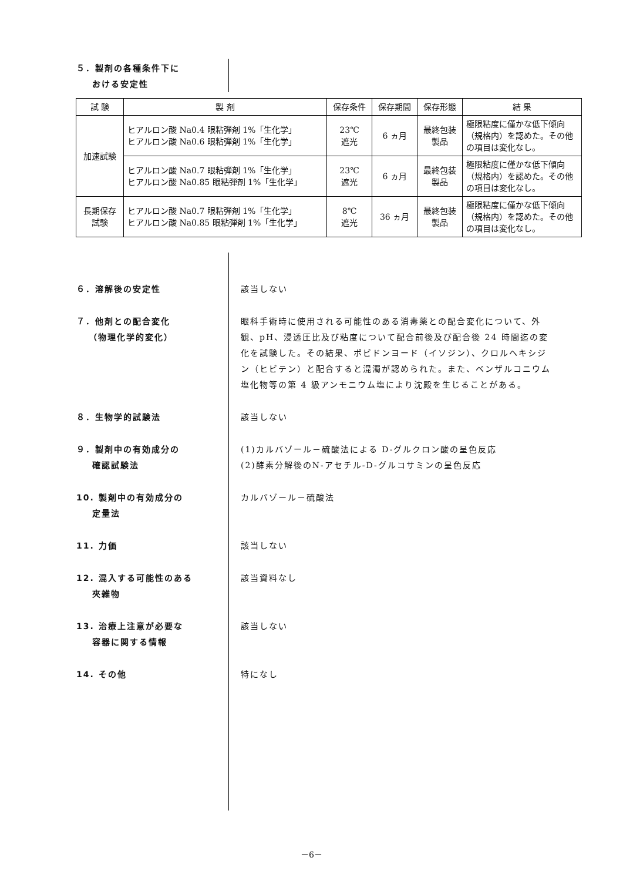５．製剤の各種条件下に
おける安定性
| 試 験 | 製 剤 | 保存条件 | 保存期間 | 保存形態 | 結 果 |
| --- | --- | --- | --- | --- | --- |
| 加速試験 | ヒアルロン酸 Na0.4 眼粘弾剤 1%「生化学」 ヒアルロン酸 Na0.6 眼粘弾剤 1%「生化学」 | 23℃ 遮光 | 6 ヵ月 | 最終包装 製品 | 極限粘度に僅かな低下傾向（規格内）を認めた。その他の項目は変化なし。 |
| | ヒアルロン酸 Na0.7 眼粘弾剤 1%「生化学」 ヒアルロン酸 Na0.85 眼粘弾剤 1%「生化学」 | 23℃ 遮光 | 6 ヵ月 | 最終包装 製品 | 極限粘度に僅かな低下傾向（規格内）を認めた。その他の項目は変化なし。 |
| 長期保存 試験 | ヒアルロン酸 Na0.7 眼粘弾剤 1%「生化学」 ヒアルロン酸 Na0.85 眼粘弾剤 1%「生化学」 | 8℃ 遮光 | 36 ヵ月 | 最終包装 製品 | 極限粘度に僅かな低下傾向（規格内）を認めた。その他の項目は変化なし。 |
６．溶解後の安定性 該当しない
７．他剤との配合変化
（物理化学的変化）
眼科手術時に使用される可能性のある消毒薬との配合変化について、外観、pH、浸透圧比及び粘度について配合前後及び配合後 24 時間迄の変化を試験した。その結果、ポビドンヨード（イソジン）、クロルヘキシジン（ヒビテン）と配合すると混濁が認められた。また、ベンザルコニウム塩化物等の第 4 級アンモニウム塩により沈殿を生じることがある。
８．生物学的試験法 該当しない
９．製剤中の有効成分の
確認試験法
(1)カルバゾール－硫酸法による D-グルクロン酸の呈色反応
(2)酵素分解後のN-アセチル-D-グルコサミンの呈色反応
10. 製剤中の有効成分の
定量法
カルバゾール－硫酸法
11. 力価 該当しない
12. 混入する可能性のある
夾雑物
該当資料なし
13. 治療上注意が必要な
容器に関する情報
該当しない
14. その他 特になし
－6－